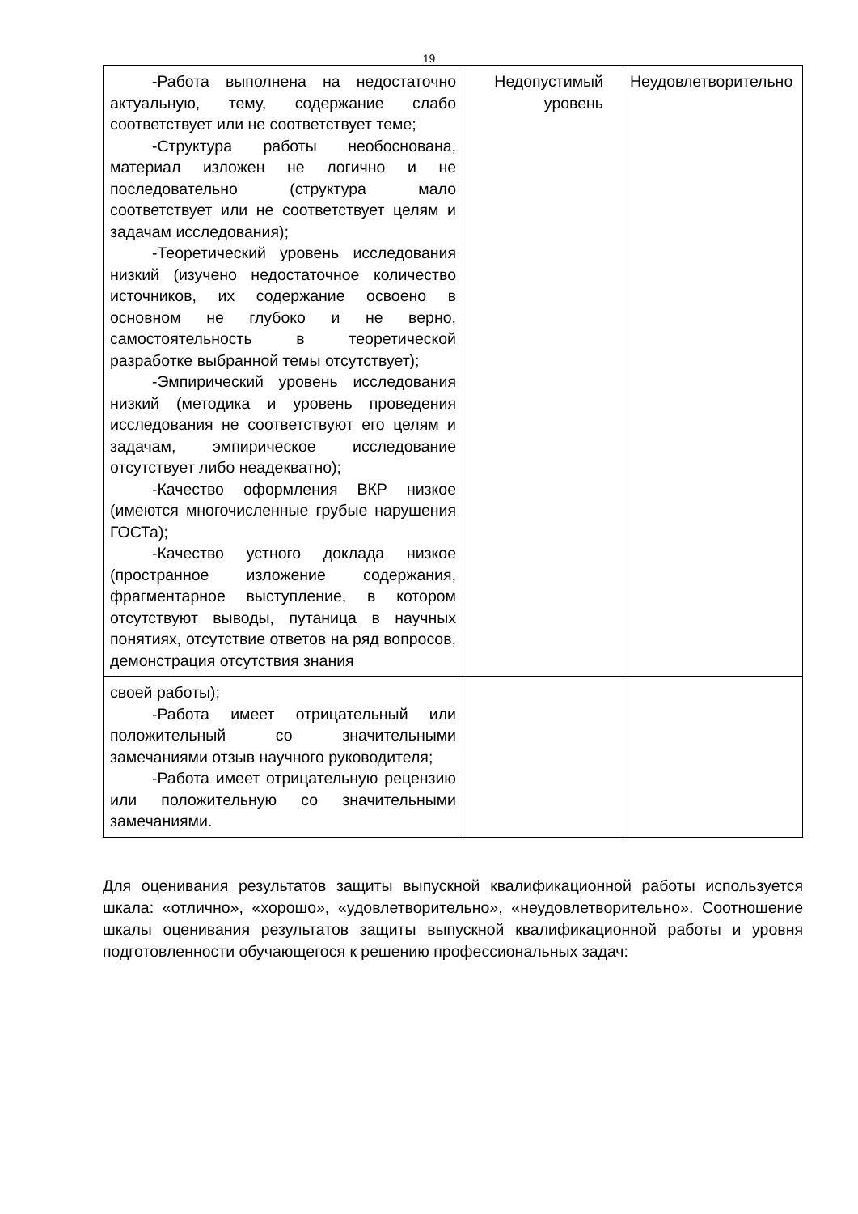19
| -Работа выполнена на недостаточно актуальную, тему, содержание слабо соответствует или не соответствует теме; -Структура работы необоснована, материал изложен не логично и не последовательно (структура мало соответствует или не соответствует целям и задачам исследования); -Теоретический уровень исследования низкий (изучено недостаточное количество источников, их содержание освоено в основном не глубоко и не верно, самостоятельность в теоретической разработке выбранной темы отсутствует); -Эмпирический уровень исследования низкий (методика и уровень проведения исследования не соответствуют его целям и задачам, эмпирическое исследование отсутствует либо неадекватно); -Качество оформления ВКР низкое (имеются многочисленные грубые нарушения ГОСТа); -Качество устного доклада низкое (пространное изложение содержания, фрагментарное выступление, в котором отсутствуют выводы, путаница в научных понятиях, отсутствие ответов на ряд вопросов, демонстрация отсутствия знания | Недопустимый уровень | Неудовлетворительно |
| своей работы); -Работа имеет отрицательный или положительный со значительными замечаниями отзыв научного руководителя; -Работа имеет отрицательную рецензию или положительную со значительными замечаниями. | | |
Для оценивания результатов защиты выпускной квалификационной работы используется шкала: «отлично», «хорошо», «удовлетворительно», «неудовлетворительно». Соотношение шкалы оценивания результатов защиты выпускной квалификационной работы и уровня подготовленности обучающегося к решению профессиональных задач: